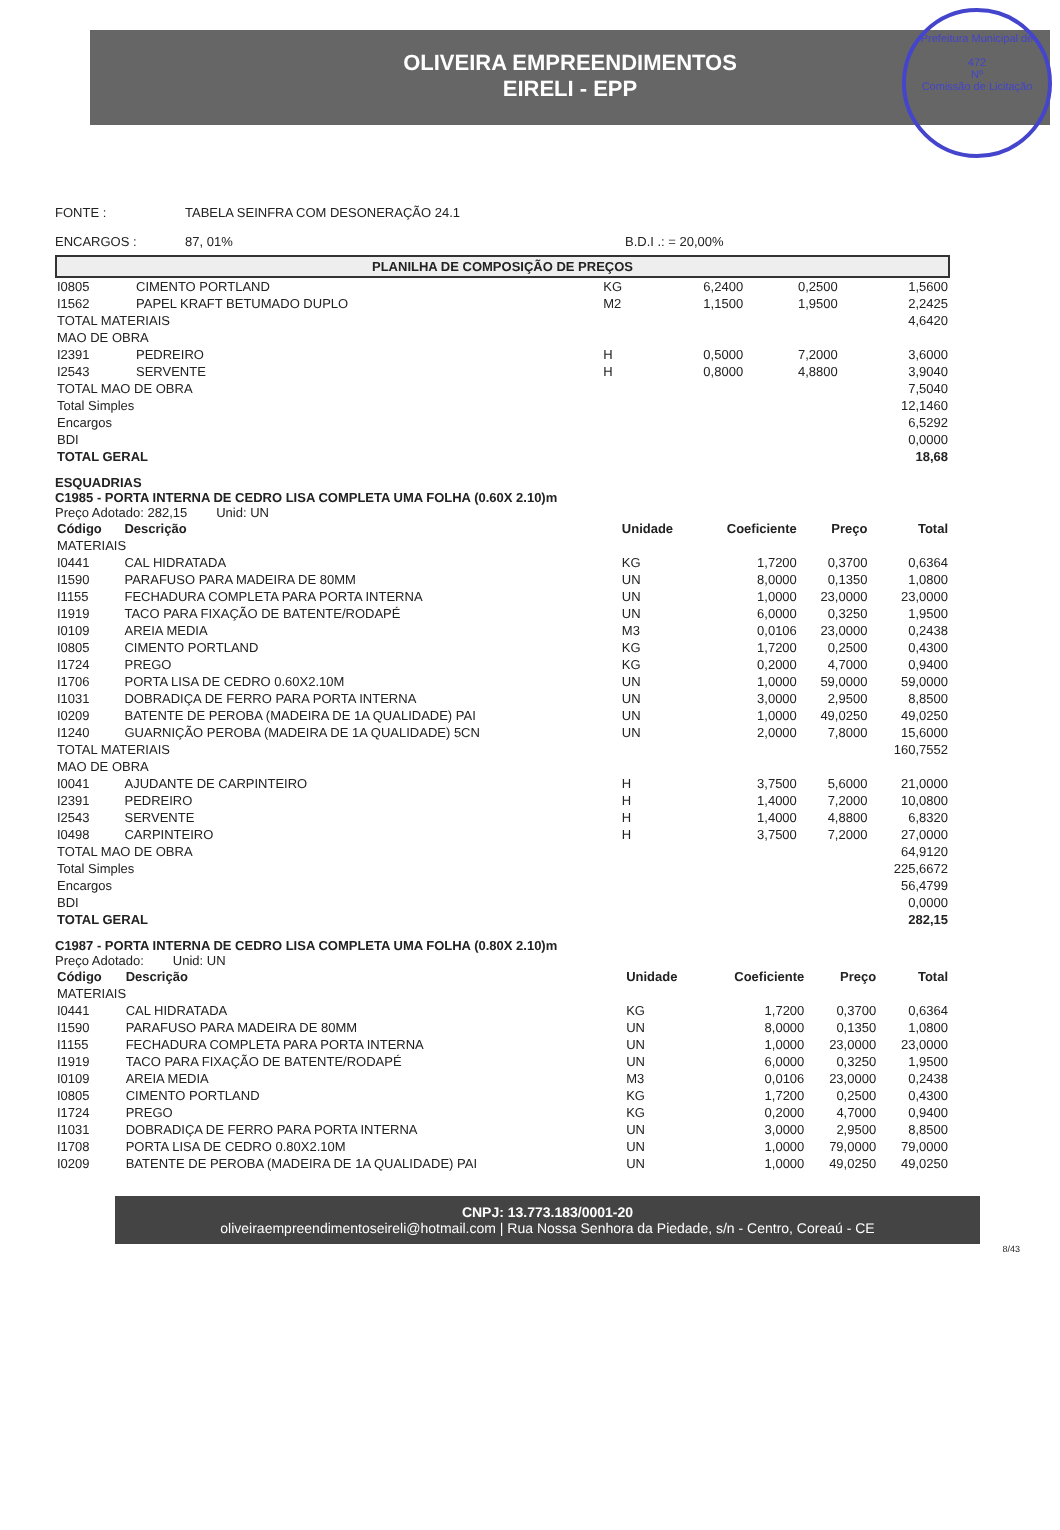Prefeitura Municipal de
472
Nº
Comissão de Licitação
OLIVEIRA EMPREENDIMENTOS
EIRELI - EPP
FONTE :
TABELA SEINFRA COM DESONERAÇÃO 24.1
ENCARGOS :
87, 01%
B.D.I .: = 20,00%
PLANILHA DE COMPOSIÇÃO DE PREÇOS
| I0805 | CIMENTO PORTLAND | KG | 6,2400 | 0,2500 | 1,5600 |
| I1562 | PAPEL KRAFT BETUMADO DUPLO | M2 | 1,1500 | 1,9500 | 2,2425 |
| TOTAL MATERIAIS | | | | | 4,6420 |
| MAO DE OBRA | | | | | |
| I2391 | PEDREIRO | H | 0,5000 | 7,2000 | 3,6000 |
| I2543 | SERVENTE | H | 0,8000 | 4,8800 | 3,9040 |
| TOTAL MAO DE OBRA | | | | | 7,5040 |
| Total Simples | | | | | 12,1460 |
| Encargos | | | | | 6,5292 |
| BDI | | | | | 0,0000 |
| TOTAL GERAL | | | | | 18,68 |
ESQUADRIAS
C1985 - PORTA INTERNA DE CEDRO LISA COMPLETA UMA FOLHA (0.60X 2.10)m
Preço Adotado: 282,15 Unid: UN
| Código | Descrição | Unidade | Coeficiente | Preço | Total |
| --- | --- | --- | --- | --- | --- |
| MATERIAIS | | | | | |
| I0441 | CAL HIDRATADA | KG | 1,7200 | 0,3700 | 0,6364 |
| I1590 | PARAFUSO PARA MADEIRA DE 80MM | UN | 8,0000 | 0,1350 | 1,0800 |
| I1155 | FECHADURA COMPLETA PARA PORTA INTERNA | UN | 1,0000 | 23,0000 | 23,0000 |
| I1919 | TACO PARA FIXAÇÃO DE BATENTE/RODAPÉ | UN | 6,0000 | 0,3250 | 1,9500 |
| I0109 | AREIA MEDIA | M3 | 0,0106 | 23,0000 | 0,2438 |
| I0805 | CIMENTO PORTLAND | KG | 1,7200 | 0,2500 | 0,4300 |
| I1724 | PREGO | KG | 0,2000 | 4,7000 | 0,9400 |
| I1706 | PORTA LISA DE CEDRO 0.60X2.10M | UN | 1,0000 | 59,0000 | 59,0000 |
| I1031 | DOBRADIÇA DE FERRO PARA PORTA INTERNA | UN | 3,0000 | 2,9500 | 8,8500 |
| I0209 | BATENTE DE PEROBA (MADEIRA DE 1A QUALIDADE) PAI | UN | 1,0000 | 49,0250 | 49,0250 |
| I1240 | GUARNIÇÃO PEROBA (MADEIRA DE 1A QUALIDADE) 5CN | UN | 2,0000 | 7,8000 | 15,6000 |
| TOTAL MATERIAIS | | | | | 160,7552 |
| MAO DE OBRA | | | | | |
| I0041 | AJUDANTE DE CARPINTEIRO | H | 3,7500 | 5,6000 | 21,0000 |
| I2391 | PEDREIRO | H | 1,4000 | 7,2000 | 10,0800 |
| I2543 | SERVENTE | H | 1,4000 | 4,8800 | 6,8320 |
| I0498 | CARPINTEIRO | H | 3,7500 | 7,2000 | 27,0000 |
| TOTAL MAO DE OBRA | | | | | 64,9120 |
| Total Simples | | | | | 225,6672 |
| Encargos | | | | | 56,4799 |
| BDI | | | | | 0,0000 |
| TOTAL GERAL | | | | | 282,15 |
C1987 - PORTA INTERNA DE CEDRO LISA COMPLETA UMA FOLHA (0.80X 2.10)m
Preço Adotado: Unid: UN
| Código | Descrição | Unidade | Coeficiente | Preço | Total |
| --- | --- | --- | --- | --- | --- |
| MATERIAIS | | | | | |
| I0441 | CAL HIDRATADA | KG | 1,7200 | 0,3700 | 0,6364 |
| I1590 | PARAFUSO PARA MADEIRA DE 80MM | UN | 8,0000 | 0,1350 | 1,0800 |
| I1155 | FECHADURA COMPLETA PARA PORTA INTERNA | UN | 1,0000 | 23,0000 | 23,0000 |
| I1919 | TACO PARA FIXAÇÃO DE BATENTE/RODAPÉ | UN | 6,0000 | 0,3250 | 1,9500 |
| I0109 | AREIA MEDIA | M3 | 0,0106 | 23,0000 | 0,2438 |
| I0805 | CIMENTO PORTLAND | KG | 1,7200 | 0,2500 | 0,4300 |
| I1724 | PREGO | KG | 0,2000 | 4,7000 | 0,9400 |
| I1031 | DOBRADIÇA DE FERRO PARA PORTA INTERNA | UN | 3,0000 | 2,9500 | 8,8500 |
| I1708 | PORTA LISA DE CEDRO 0.80X2.10M | UN | 1,0000 | 79,0000 | 79,0000 |
| I0209 | BATENTE DE PEROBA (MADEIRA DE 1A QUALIDADE) PAI | UN | 1,0000 | 49,0250 | 49,0250 |
CNPJ: 13.773.183/0001-20
oliveiraempreendimentoseireli@hotmail.com | Rua Nossa Senhora da Piedade, s/n - Centro, Coreaú - CE
8/43